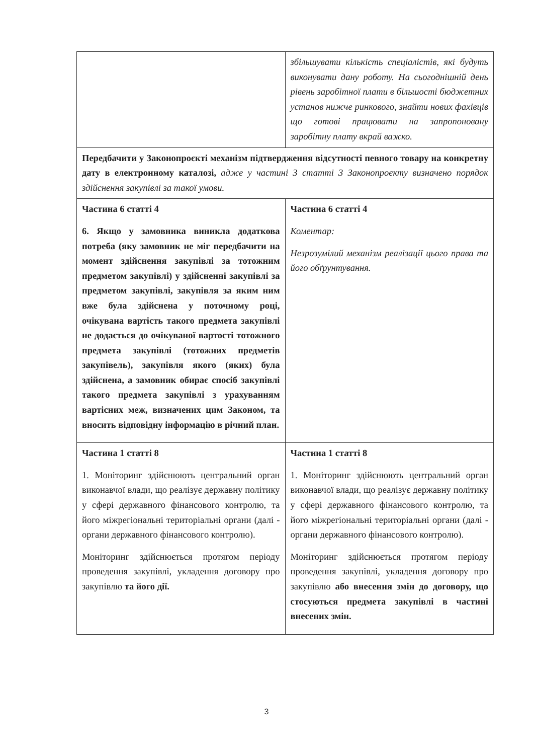| | збільшувати кількість спеціалістів, які будуть виконувати дану роботу. На сьогоднішній день рівень заробітної плати в більшості бюджетних установ нижче ринкового, знайти нових фахівців що готові працювати на запропоновану заробітну плату вкрай важко. |
| Передбачити у Законопроєкті механізм підтвердження відсутності певного товару на конкретну дату в електронному каталозі, адже у частині 3 статті 3 Законопроєкту визначено порядок здійснення закупівлі за такої умови. | |
| Частина 6 статті 4 6. Якщо у замовника виникла додаткова потреба (яку замовник не міг передбачити на момент здійснення закупівлі за тотожним предметом закупівлі) у здійсненні закупівлі за предметом закупівлі, закупівля за яким ним вже була здійснена у поточному році, очікувана вартість такого предмета закупівлі не додається до очікуваної вартості тотожного предмета закупівлі (тотожних предметів закупівель), закупівля якого (яких) була здійснена, а замовник обирає спосіб закупівлі такого предмета закупівлі з урахуванням вартісних меж, визначених цим Законом, та вносить відповідну інформацію в річний план. | Частина 6 статті 4 Коментар: Незрозумілий механізм реалізації цього права та його обґрунтування. |
| Частина 1 статті 8 1. Моніторинг здійснюють центральний орган виконавчої влади, що реалізує державну політику у сфері державного фінансового контролю, та його міжрегіональні територіальні органи (далі - органи державного фінансового контролю). Моніторинг здійснюється протягом періоду проведення закупівлі, укладення договору про закупівлю та його дії. | Частина 1 статті 8 1. Моніторинг здійснюють центральний орган виконавчої влади, що реалізує державну політику у сфері державного фінансового контролю, та його міжрегіональні територіальні органи (далі - органи державного фінансового контролю). Моніторинг здійснюється протягом періоду проведення закупівлі, укладення договору про закупівлю або внесення змін до договору, що стосуються предмета закупівлі в частині внесених змін. |
3